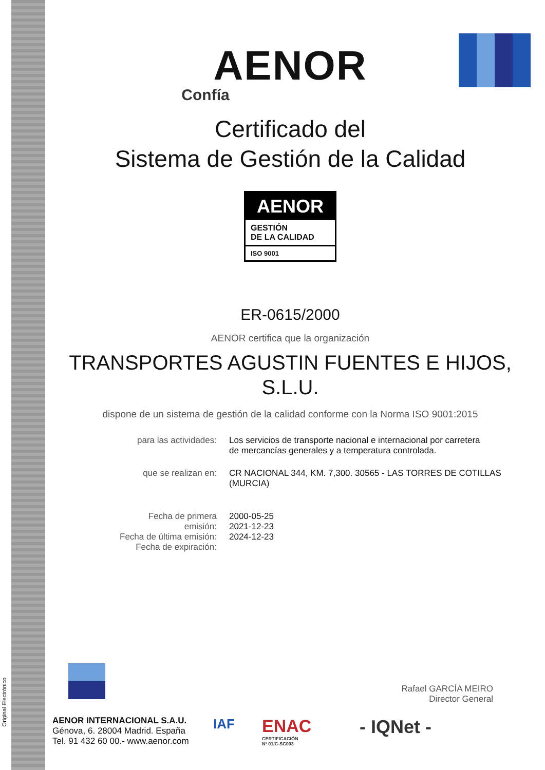Original Electrónico
AENOR
Confía
Certificado del
Sistema de Gestión de la Calidad
AENOR
GESTIÓN
DE LA CALIDAD
ISO 9001
ER-0615/2000
AENOR certifica que la organización
TRANSPORTES AGUSTIN FUENTES E HIJOS,
S.L.U.
dispone de un sistema de gestión de la calidad conforme con la Norma ISO 9001:2015
| para las actividades: | Los servicios de transporte nacional e internacional por carretera de mercancías generales y a temperatura controlada. |
| que se realizan en: | CR NACIONAL 344, KM. 7,300. 30565 - LAS TORRES DE COTILLAS (MURCIA) |
| Fecha de primera emisión: Fecha de última emisión: Fecha de expiración: | 2000-05-25 2021-12-23 2024-12-23 |
Rafael GARCÍA MEIRO
Director General
AENOR INTERNACIONAL S.A.U.
Génova, 6. 28004 Madrid. España
Tel. 91 432 60 00.- www.aenor.com
IAF
ENAC
CERTIFICACIÓN
Nº 01/C-SC003
- IQNet -